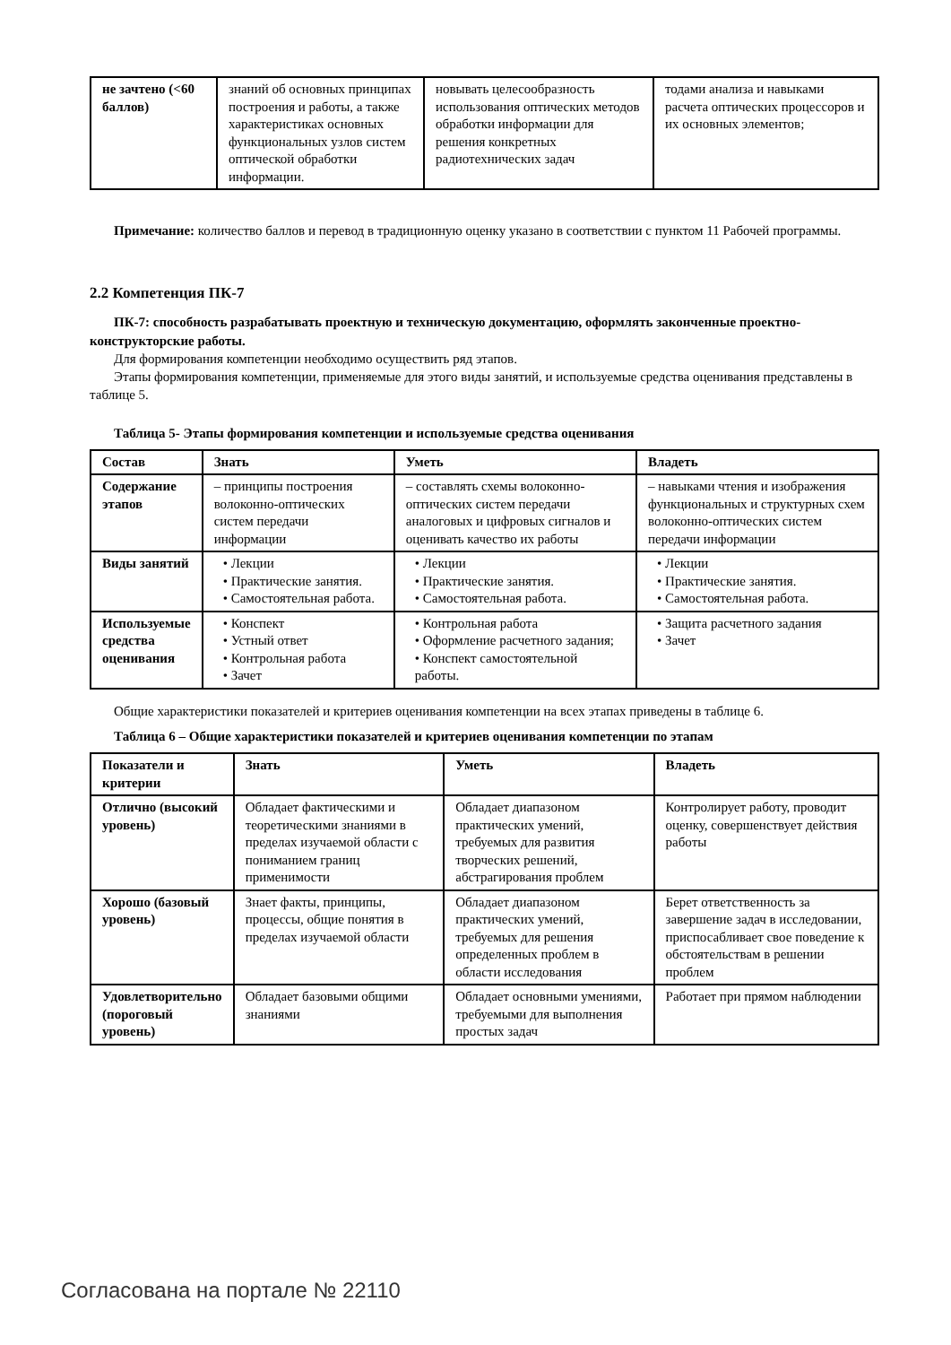| не зачтено (<60 баллов) | знаний об основных принципах построения и работы, а также характеристиках основных функциональных узлов систем оптической обработки информации. | новывать целесообразность использования оптических методов обработки информации для решения конкретных радиотехнических задач | тодами анализа и навыками расчета оптических процессоров и их основных элементов; |
Примечание: количество баллов и перевод в традиционную оценку указано в соответствии с пунктом 11 Рабочей программы.
2.2 Компетенция ПК-7
ПК-7: способность разрабатывать проектную и техническую документацию, оформлять законченные проектно-конструкторские работы.
Для формирования компетенции необходимо осуществить ряд этапов.
Этапы формирования компетенции, применяемые для этого виды занятий, и используемые средства оценивания представлены в таблице 5.
Таблица 5- Этапы формирования компетенции и используемые средства оценивания
| Состав | Знать | Уметь | Владеть |
| --- | --- | --- | --- |
| Содержание этапов | – принципы построения волоконно-оптических систем передачи информации | – составлять схемы волоконно-оптических систем передачи аналоговых и цифровых сигналов и оценивать качество их работы | – навыками чтения и изображения функциональных и структурных схем волоконно-оптических систем передачи информации |
| Виды занятий | • Лекции • Практические занятия. • Самостоятельная работа. | • Лекции • Практические занятия. • Самостоятельная работа. | • Лекции • Практические занятия. • Самостоятельная работа. |
| Используемые средства оценивания | • Конспект • Устный ответ • Контрольная работа • Зачет | • Контрольная работа • Оформление расчетного задания; • Конспект самостоятельной работы. | • Защита расчетного задания • Зачет |
Общие характеристики показателей и критериев оценивания компетенции на всех этапах приведены в таблице 6.
Таблица 6 – Общие характеристики показателей и критериев оценивания компетенции по этапам
| Показатели и критерии | Знать | Уметь | Владеть |
| --- | --- | --- | --- |
| Отлично (высокий уровень) | Обладает фактическими и теоретическими знаниями в пределах изучаемой области с пониманием границ применимости | Обладает диапазоном практических умений, требуемых для развития творческих решений, абстрагирования проблем | Контролирует работу, проводит оценку, совершенствует действия работы |
| Хорошо (базовый уровень) | Знает факты, принципы, процессы, общие понятия в пределах изучаемой области | Обладает диапазоном практических умений, требуемых для решения определенных проблем в области исследования | Берет ответственность за завершение задач в исследовании, приспосабливает свое поведение к обстоятельствам в решении проблем |
| Удовлетворительно (пороговый уровень) | Обладает базовыми общими знаниями | Обладает основными умениями, требуемыми для выполнения простых задач | Работает при прямом наблюдении |
Согласована на портале № 22110